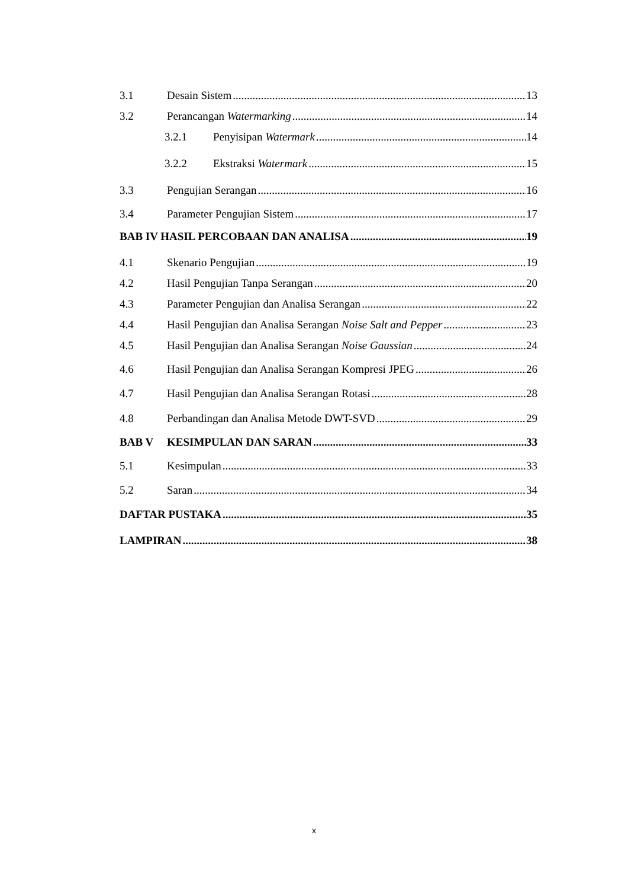3.1 Desain Sistem 13
3.2 Perancangan Watermarking 14
3.2.1 Penyisipan Watermark 14
3.2.2 Ekstraksi Watermark 15
3.3 Pengujian Serangan 16
3.4 Parameter Pengujian Sistem 17
BAB IV HASIL PERCOBAAN DAN ANALISA 19
4.1 Skenario Pengujian 19
4.2 Hasil Pengujian Tanpa Serangan 20
4.3 Parameter Pengujian dan Analisa Serangan 22
4.4 Hasil Pengujian dan Analisa Serangan Noise Salt and Pepper 23
4.5 Hasil Pengujian dan Analisa Serangan Noise Gaussian 24
4.6 Hasil Pengujian dan Analisa Serangan Kompresi JPEG 26
4.7 Hasil Pengujian dan Analisa Serangan Rotasi 28
4.8 Perbandingan dan Analisa Metode DWT-SVD 29
BAB V KESIMPULAN DAN SARAN 33
5.1 Kesimpulan 33
5.2 Saran 34
DAFTAR PUSTAKA 35
LAMPIRAN 38
x